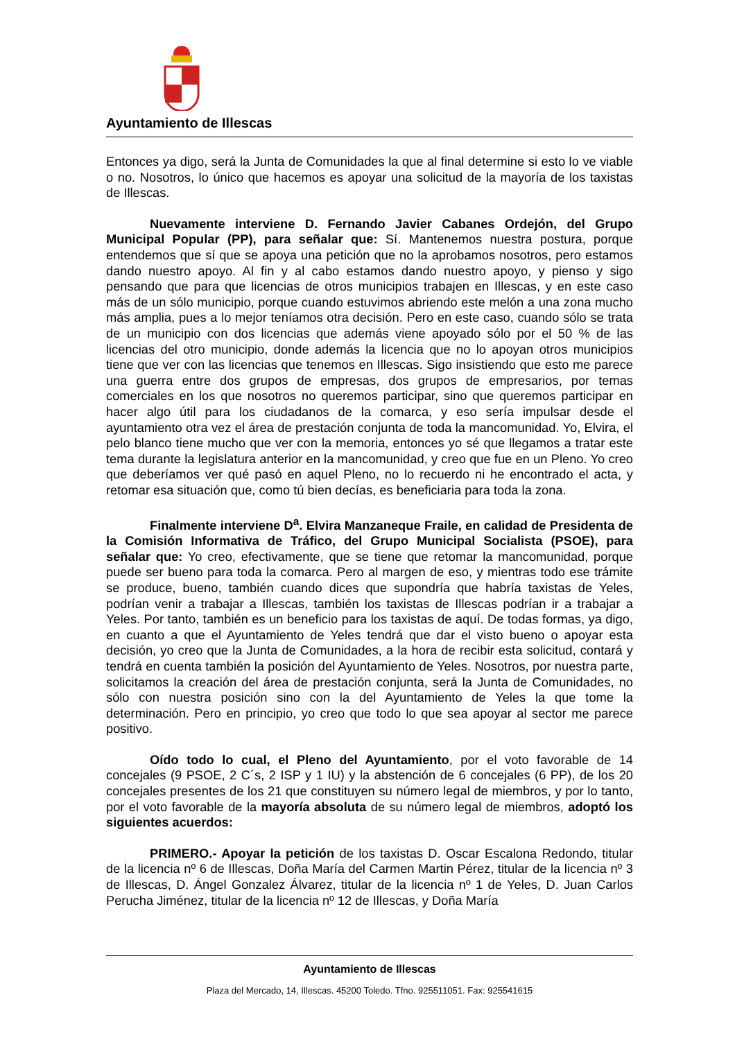Ayuntamiento de Illescas
Entonces ya digo, será la Junta de Comunidades la que al final determine si esto lo ve viable o no. Nosotros, lo único que hacemos es apoyar una solicitud de la mayoría de los taxistas de Illescas.
Nuevamente interviene D. Fernando Javier Cabanes Ordejón, del Grupo Municipal Popular (PP), para señalar que: Sí. Mantenemos nuestra postura, porque entendemos que sí que se apoya una petición que no la aprobamos nosotros, pero estamos dando nuestro apoyo. Al fin y al cabo estamos dando nuestro apoyo, y pienso y sigo pensando que para que licencias de otros municipios trabajen en Illescas, y en este caso más de un sólo municipio, porque cuando estuvimos abriendo este melón a una zona mucho más amplia, pues a lo mejor teníamos otra decisión. Pero en este caso, cuando sólo se trata de un municipio con dos licencias que además viene apoyado sólo por el 50 % de las licencias del otro municipio, donde además la licencia que no lo apoyan otros municipios tiene que ver con las licencias que tenemos en Illescas. Sigo insistiendo que esto me parece una guerra entre dos grupos de empresas, dos grupos de empresarios, por temas comerciales en los que nosotros no queremos participar, sino que queremos participar en hacer algo útil para los ciudadanos de la comarca, y eso sería impulsar desde el ayuntamiento otra vez el área de prestación conjunta de toda la mancomunidad. Yo, Elvira, el pelo blanco tiene mucho que ver con la memoria, entonces yo sé que llegamos a tratar este tema durante la legislatura anterior en la mancomunidad, y creo que fue en un Pleno. Yo creo que deberíamos ver qué pasó en aquel Pleno, no lo recuerdo ni he encontrado el acta, y retomar esa situación que, como tú bien decías, es beneficiaria para toda la zona.
Finalmente interviene D<sup>a</sup>. Elvira Manzaneque Fraile, en calidad de Presidenta de la Comisión Informativa de Tráfico, del Grupo Municipal Socialista (PSOE), para señalar que: Yo creo, efectivamente, que se tiene que retomar la mancomunidad, porque puede ser bueno para toda la comarca. Pero al margen de eso, y mientras todo ese trámite se produce, bueno, también cuando dices que supondría que habría taxistas de Yeles, podrían venir a trabajar a Illescas, también los taxistas de Illescas podrían ir a trabajar a Yeles. Por tanto, también es un beneficio para los taxistas de aquí. De todas formas, ya digo, en cuanto a que el Ayuntamiento de Yeles tendrá que dar el visto bueno o apoyar esta decisión, yo creo que la Junta de Comunidades, a la hora de recibir esta solicitud, contará y tendrá en cuenta también la posición del Ayuntamiento de Yeles. Nosotros, por nuestra parte, solicitamos la creación del área de prestación conjunta, será la Junta de Comunidades, no sólo con nuestra posición sino con la del Ayuntamiento de Yeles la que tome la determinación. Pero en principio, yo creo que todo lo que sea apoyar al sector me parece positivo.
Oído todo lo cual, el Pleno del Ayuntamiento, por el voto favorable de 14 concejales (9 PSOE, 2 C´s, 2 ISP y 1 IU) y la abstención de 6 concejales (6 PP), de los 20 concejales presentes de los 21 que constituyen su número legal de miembros, y por lo tanto, por el voto favorable de la mayoría absoluta de su número legal de miembros, adoptó los siguientes acuerdos:
PRIMERO.- Apoyar la petición de los taxistas D. Oscar Escalona Redondo, titular de la licencia nº 6 de Illescas, Doña María del Carmen Martin Pérez, titular de la licencia nº 3 de Illescas, D. Ángel Gonzalez Álvarez, titular de la licencia nº 1 de Yeles, D. Juan Carlos Perucha Jiménez, titular de la licencia nº 12 de Illescas, y Doña María
Ayuntamiento de Illescas
Plaza del Mercado, 14, Illescas. 45200 Toledo. Tfno. 925511051. Fax: 925541615